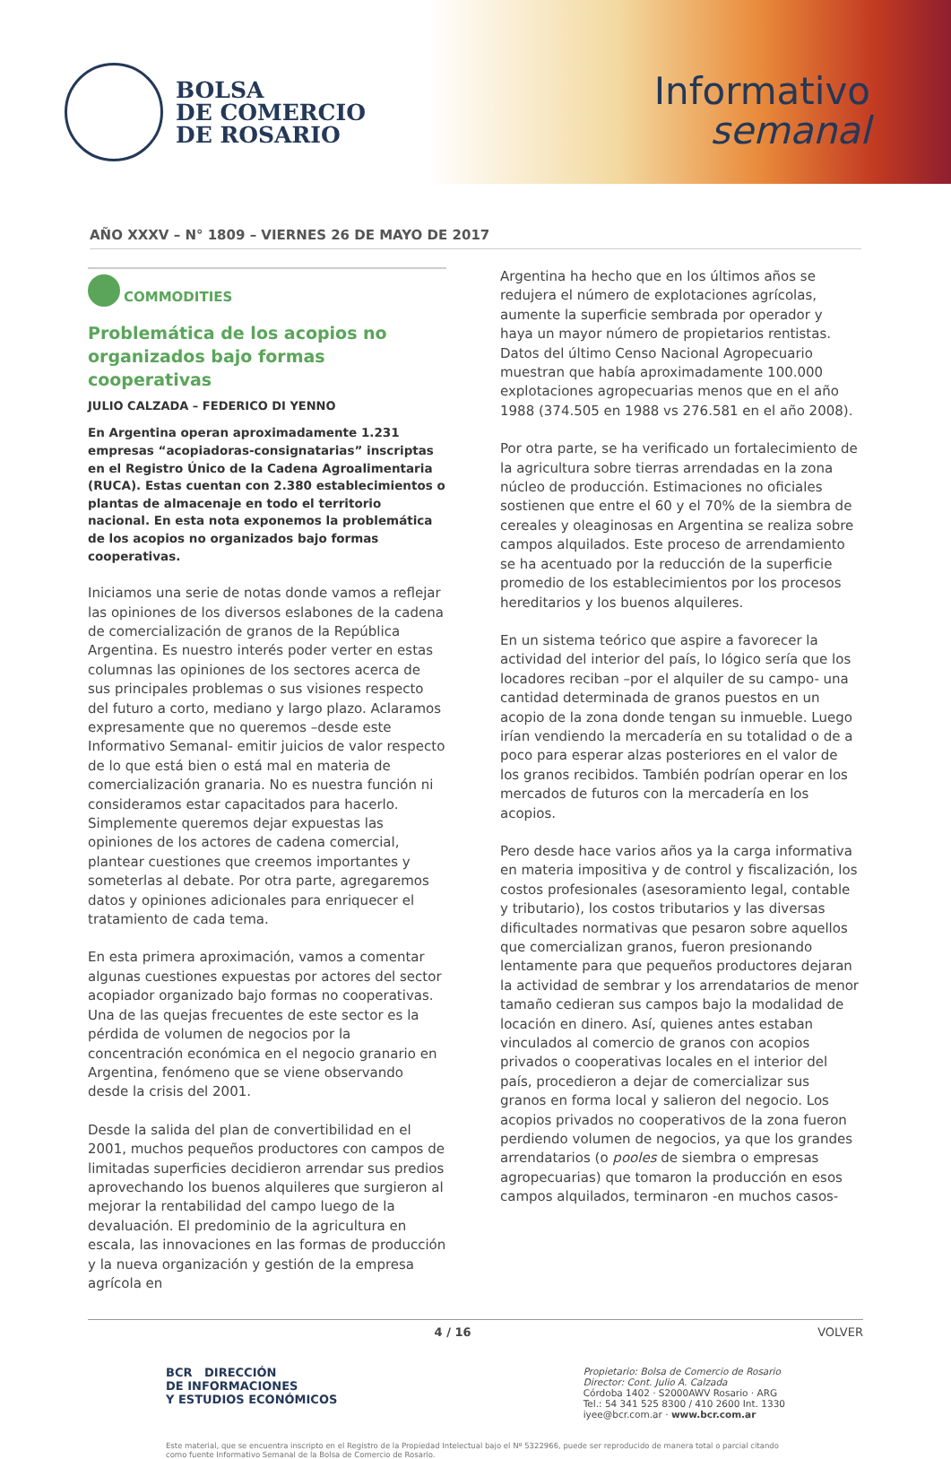BOLSA
DE COMERCIO
DE ROSARIO
Informativo
semanal
AÑO XXXV – N° 1809 – VIERNES 26 DE MAYO DE 2017
COMMODITIES
Problemática de los acopios no organizados bajo formas cooperativas
JULIO CALZADA – FEDERICO DI YENNO
En Argentina operan aproximadamente 1.231 empresas “acopiadoras-consignatarias” inscriptas en el Registro Único de la Cadena Agroalimentaria (RUCA). Estas cuentan con 2.380 establecimientos o plantas de almacenaje en todo el territorio nacional. En esta nota exponemos la problemática de los acopios no organizados bajo formas cooperativas.
Iniciamos una serie de notas donde vamos a reflejar las opiniones de los diversos eslabones de la cadena de comercialización de granos de la República Argentina. Es nuestro interés poder verter en estas columnas las opiniones de los sectores acerca de sus principales problemas o sus visiones respecto del futuro a corto, mediano y largo plazo. Aclaramos expresamente que no queremos –desde este Informativo Semanal- emitir juicios de valor respecto de lo que está bien o está mal en materia de comercialización granaria. No es nuestra función ni consideramos estar capacitados para hacerlo. Simplemente queremos dejar expuestas las opiniones de los actores de cadena comercial, plantear cuestiones que creemos importantes y someterlas al debate. Por otra parte, agregaremos datos y opiniones adicionales para enriquecer el tratamiento de cada tema.
En esta primera aproximación, vamos a comentar algunas cuestiones expuestas por actores del sector acopiador organizado bajo formas no cooperativas. Una de las quejas frecuentes de este sector es la pérdida de volumen de negocios por la concentración económica en el negocio granario en Argentina, fenómeno que se viene observando desde la crisis del 2001.
Desde la salida del plan de convertibilidad en el 2001, muchos pequeños productores con campos de limitadas superficies decidieron arrendar sus predios aprovechando los buenos alquileres que surgieron al mejorar la rentabilidad del campo luego de la devaluación. El predominio de la agricultura en escala, las innovaciones en las formas de producción y la nueva organización y gestión de la empresa agrícola en
Argentina ha hecho que en los últimos años se redujera el número de explotaciones agrícolas, aumente la superficie sembrada por operador y haya un mayor número de propietarios rentistas. Datos del último Censo Nacional Agropecuario muestran que había aproximadamente 100.000 explotaciones agropecuarias menos que en el año 1988 (374.505 en 1988 vs 276.581 en el año 2008).
Por otra parte, se ha verificado un fortalecimiento de la agricultura sobre tierras arrendadas en la zona núcleo de producción. Estimaciones no oficiales sostienen que entre el 60 y el 70% de la siembra de cereales y oleaginosas en Argentina se realiza sobre campos alquilados. Este proceso de arrendamiento se ha acentuado por la reducción de la superficie promedio de los establecimientos por los procesos hereditarios y los buenos alquileres.
En un sistema teórico que aspire a favorecer la actividad del interior del país, lo lógico sería que los locadores reciban –por el alquiler de su campo- una cantidad determinada de granos puestos en un acopio de la zona donde tengan su inmueble. Luego irían vendiendo la mercadería en su totalidad o de a poco para esperar alzas posteriores en el valor de los granos recibidos. También podrían operar en los mercados de futuros con la mercadería en los acopios.
Pero desde hace varios años ya la carga informativa en materia impositiva y de control y fiscalización, los costos profesionales (asesoramiento legal, contable y tributario), los costos tributarios y las diversas dificultades normativas que pesaron sobre aquellos que comercializan granos, fueron presionando lentamente para que pequeños productores dejaran la actividad de sembrar y los arrendatarios de menor tamaño cedieran sus campos bajo la modalidad de locación en dinero. Así, quienes antes estaban vinculados al comercio de granos con acopios privados o cooperativas locales en el interior del país, procedieron a dejar de comercializar sus granos en forma local y salieron del negocio. Los acopios privados no cooperativos de la zona fueron perdiendo volumen de negocios, ya que los grandes arrendatarios (o pooles de siembra o empresas agropecuarias) que tomaron la producción en esos campos alquilados, terminaron -en muchos casos-
4 / 16 VOLVER
BCR DIRECCIÓN
DE INFORMACIONES
Y ESTUDIOS ECONÓMICOS
Propietario: Bolsa de Comercio de Rosario
Director: Cont. Julio A. Calzada
Córdoba 1402 · S2000AWV Rosario · ARG
Tel.: 54 341 525 8300 / 410 2600 Int. 1330
iyee@bcr.com.ar · www.bcr.com.ar
Este material, que se encuentra inscripto en el Registro de la Propiedad Intelectual bajo el Nº 5322966, puede ser reproducido de manera total o parcial citando como fuente Informativo Semanal de la Bolsa de Comercio de Rosario.